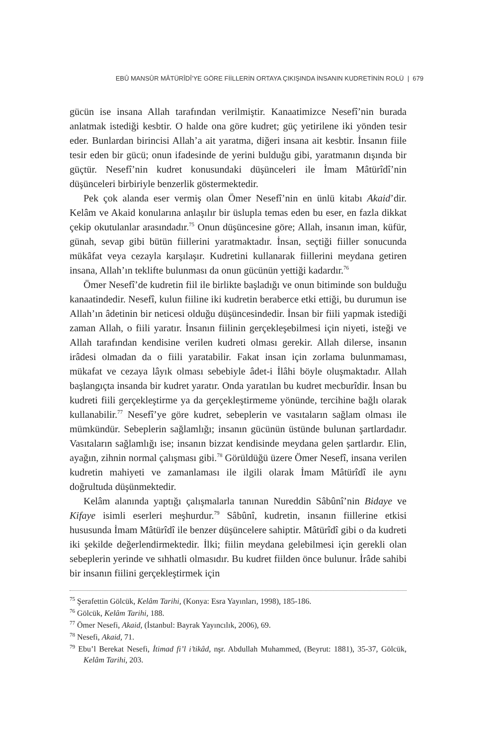EBÛ MANSÛR MÂTÜRÎDÎ’YE GÖRE FİİLLERİN ORTAYA ÇIKIŞINDA İNSANIN KUDRETİNİN ROLÜ | 679
gücün ise insana Allah tarafından verilmiştir. Kanaatimizce Nesefî’nin burada anlatmak istediği kesbtir. O halde ona göre kudret; güç yetirilene iki yönden tesir eder. Bunlardan birincisi Allah’a ait yaratma, diğeri insana ait kesbtir. İnsanın fiile tesir eden bir gücü; onun ifadesinde de yerini bulduğu gibi, yaratmanın dışında bir güçtür. Nesefî’nin kudret konusundaki düşünceleri ile İmam Mâtürîdî’nin düşünceleri birbiriyle benzerlik göstermektedir.
Pek çok alanda eser vermiş olan Ömer Nesefî’nin en ünlü kitabı Akaid’dir. Kelâm ve Akaid konularına anlaşılır bir üslupla temas eden bu eser, en fazla dikkat çekip okutulanlar arasındadır.<sup>75</sup> Onun düşüncesine göre; Allah, insanın iman, küfür, günah, sevap gibi bütün fiillerini yaratmaktadır. İnsan, seçtiği fiiller sonucunda mükâfat veya cezayla karşılaşır. Kudretini kullanarak fiillerini meydana getiren insana, Allah’ın teklifte bulunması da onun gücünün yettiği kadardır.<sup>76</sup>
Ömer Nesefî’de kudretin fiil ile birlikte başladığı ve onun bitiminde son bulduğu kanaatindedir. Nesefî, kulun fiiline iki kudretin beraberce etki ettiği, bu durumun ise Allah’ın âdetinin bir neticesi olduğu düşüncesindedir. İnsan bir fiili yapmak istediği zaman Allah, o fiili yaratır. İnsanın fiilinin gerçekleşebilmesi için niyeti, isteği ve Allah tarafından kendisine verilen kudreti olması gerekir. Allah dilerse, insanın irâdesi olmadan da o fiili yaratabilir. Fakat insan için zorlama bulunmaması, mükafat ve cezaya lâyık olması sebebiyle âdet-i İlâhi böyle oluşmaktadır. Allah başlangıçta insanda bir kudret yaratır. Onda yaratılan bu kudret mecburîdir. İnsan bu kudreti fiili gerçekleştirme ya da gerçekleştirmeme yönünde, tercihine bağlı olarak kullanabilir.<sup>77</sup> Nesefî’ye göre kudret, sebeplerin ve vasıtaların sağlam olması ile mümkündür. Sebeplerin sağlamlığı; insanın gücünün üstünde bulunan şartlardadır. Vasıtaların sağlamlığı ise; insanın bizzat kendisinde meydana gelen şartlardır. Elin, ayağın, zihnin normal çalışması gibi.<sup>78</sup> Görüldüğü üzere Ömer Nesefî, insana verilen kudretin mahiyeti ve zamanlaması ile ilgili olarak İmam Mâtürîdî ile aynı doğrultuda düşünmektedir.
Kelâm alanında yaptığı çalışmalarla tanınan Nureddin Sâbûnî’nin Bidaye ve Kifaye isimli eserleri meşhurdur.<sup>79</sup> Sâbûnî, kudretin, insanın fiillerine etkisi hususunda İmam Mâtürîdî ile benzer düşüncelere sahiptir. Mâtürîdî gibi o da kudreti iki şekilde değerlendirmektedir. İlki; fiilin meydana gelebilmesi için gerekli olan sebeplerin yerinde ve sıhhatli olmasıdır. Bu kudret fiilden önce bulunur. İrâde sahibi bir insanın fiilini gerçekleştirmek için
<sup>75</sup> Şerafettin Gölcük, Kelâm Tarihi, (Konya: Esra Yayınları, 1998), 185-186.
<sup>76</sup> Gölcük, Kelâm Tarihi, 188.
<sup>77</sup> Ömer Nesefi, Akaid, (İstanbul: Bayrak Yayıncılık, 2006), 69.
<sup>78</sup> Nesefi, Akaid, 71.
<sup>79</sup> Ebu’l Berekat Nesefi, İtimad fi’l i’tikâd, nşr. Abdullah Muhammed, (Beyrut: 1881), 35-37, Gölcük, Kelâm Tarihi, 203.